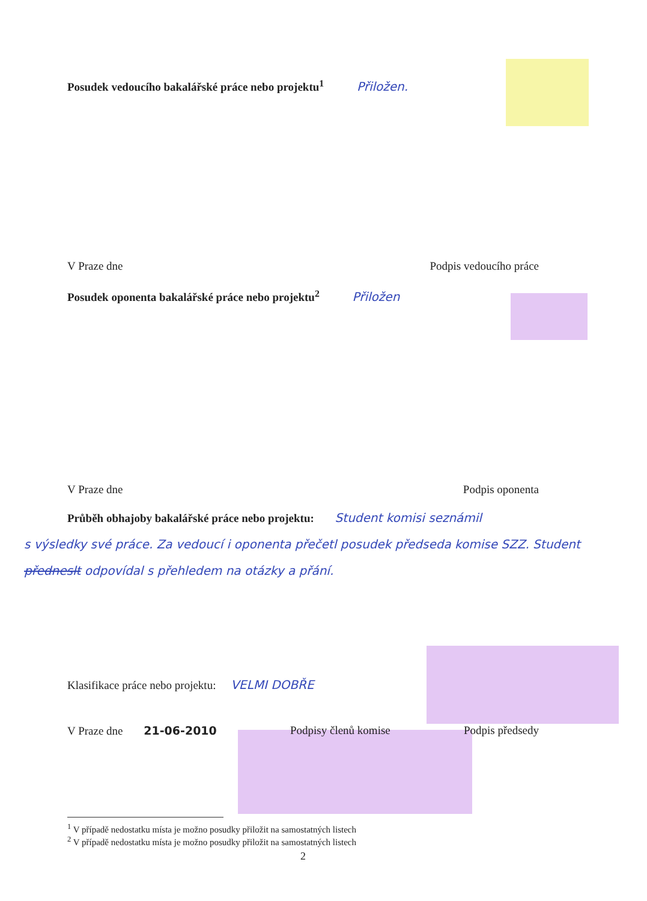Posudek vedoucího bakalářské práce nebo projektu<sup>1</sup> Přiložen.
V Praze dne Podpis vedoucího práce
Posudek oponenta bakalářské práce nebo projektu<sup>2</sup> Přiložen
V Praze dne Podpis oponenta
Průběh obhajoby bakalářské práce nebo projektu: Student komisi seznámil
s výsledky své práce. Za vedoucí i oponenta přečetl posudek předseda komise SZZ. Student předneslt odpovídal s přehledem na otázky a přání.
Klasifikace práce nebo projektu: VELMI DOBŘE
V Praze dne 21-06-2010 Podpisy členů komise Podpis předsedy
<sup>1</sup> V případě nedostatku místa je možno posudky přiložit na samostatných listech
<sup>2</sup> V případě nedostatku místa je možno posudky přiložit na samostatných listech
2